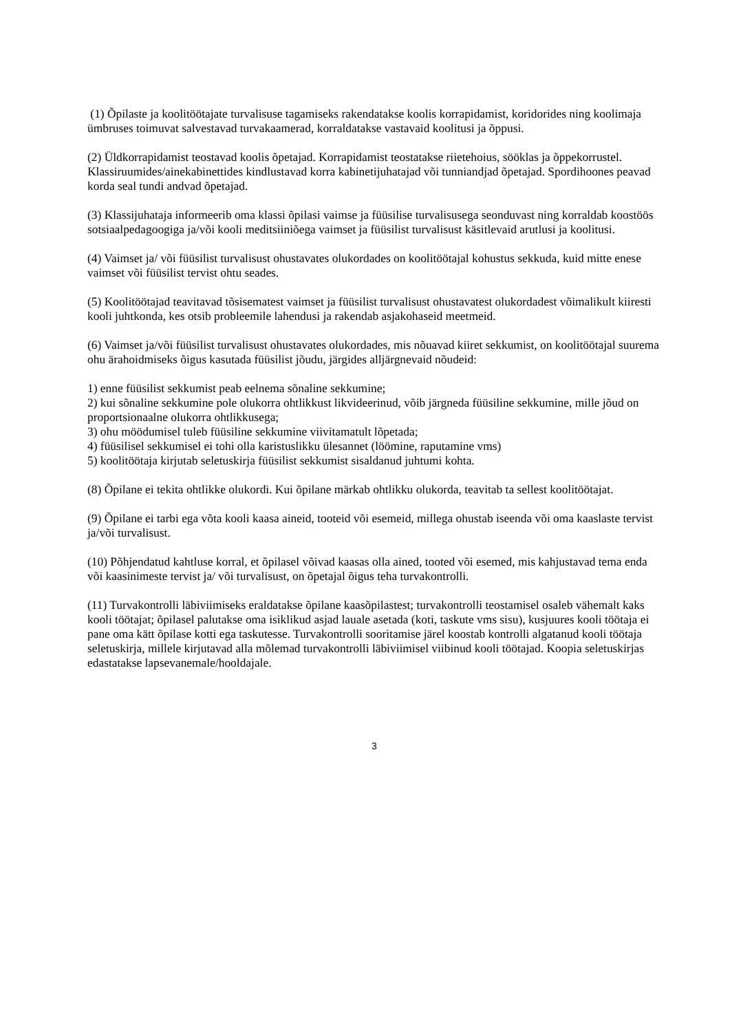(1) Õpilaste ja koolitöötajate turvalisuse tagamiseks rakendatakse koolis korrapidamist, koridorides ning koolimaja ümbruses toimuvat salvestavad turvakaamerad, korraldatakse vastavaid koolitusi ja õppusi.
(2) Üldkorrapidamist teostavad koolis õpetajad. Korrapidamist teostatakse riietehoius, sööklas ja õppekorrustel. Klassiruumides/ainekabinettides kindlustavad korra kabinetijuhatajad või tunniandjad õpetajad. Spordihoones peavad korda seal tundi andvad õpetajad.
(3) Klassijuhataja informeerib oma klassi õpilasi vaimse ja füüsilise turvalisusega seonduvast ning korraldab koostöös sotsiaalpedagoogiga ja/või kooli meditsiiniõega vaimset ja füüsilist turvalisust käsitlevaid arutlusi ja koolitusi.
(4) Vaimset ja/ või füüsilist turvalisust ohustavates olukordades on koolitöötajal kohustus sekkuda, kuid mitte enese vaimset või füüsilist tervist ohtu seades.
(5) Koolitöötajad teavitavad tõsisematest vaimset ja füüsilist turvalisust ohustavatest olukordadest võimalikult kiiresti kooli juhtkonda, kes otsib probleemile lahendusi ja rakendab asjakohaseid meetmeid.
(6) Vaimset ja/või füüsilist turvalisust ohustavates olukordades, mis nõuavad kiiret sekkumist, on koolitöötajal suurema ohu ärahoidmiseks õigus kasutada füüsilist jõudu, järgides alljärgnevaid nõudeid:
1) enne füüsilist sekkumist peab eelnema sõnaline sekkumine;
2) kui sõnaline sekkumine pole olukorra ohtlikkust likvideerinud, võib järgneda füüsiline sekkumine, mille jõud on proportsionaalne olukorra ohtlikkusega;
3) ohu möödumisel tuleb füüsiline sekkumine viivitamatult lõpetada;
4) füüsilisel sekkumisel ei tohi olla karistuslikku ülesannet (löömine, raputamine vms)
5) koolitöötaja kirjutab seletuskirja füüsilist sekkumist sisaldanud juhtumi kohta.
(8) Õpilane ei tekita ohtlikke olukordi. Kui õpilane märkab ohtlikku olukorda, teavitab ta sellest koolitöötajat.
(9) Õpilane ei tarbi ega võta kooli kaasa aineid, tooteid või esemeid, millega ohustab iseenda või oma kaaslaste tervist ja/või turvalisust.
(10) Põhjendatud kahtluse korral, et õpilasel võivad kaasas olla ained, tooted või esemed, mis kahjustavad tema enda või kaasinimeste tervist ja/ või turvalisust, on õpetajal õigus teha turvakontrolli.
(11) Turvakontrolli läbiviimiseks eraldatakse õpilane kaasõpilastest; turvakontrolli teostamisel osaleb vähemalt kaks kooli töötajat; õpilasel palutakse oma isiklikud asjad lauale asetada (koti, taskute vms sisu), kusjuures kooli töötaja ei pane oma kätt õpilase kotti ega taskutesse. Turvakontrolli sooritamise järel koostab kontrolli algatanud kooli töötaja seletuskirja, millele kirjutavad alla mõlemad turvakontrolli läbiviimisel viibinud kooli töötajad. Koopia seletuskirjas edastatakse lapsevanemale/hooldajale.
3